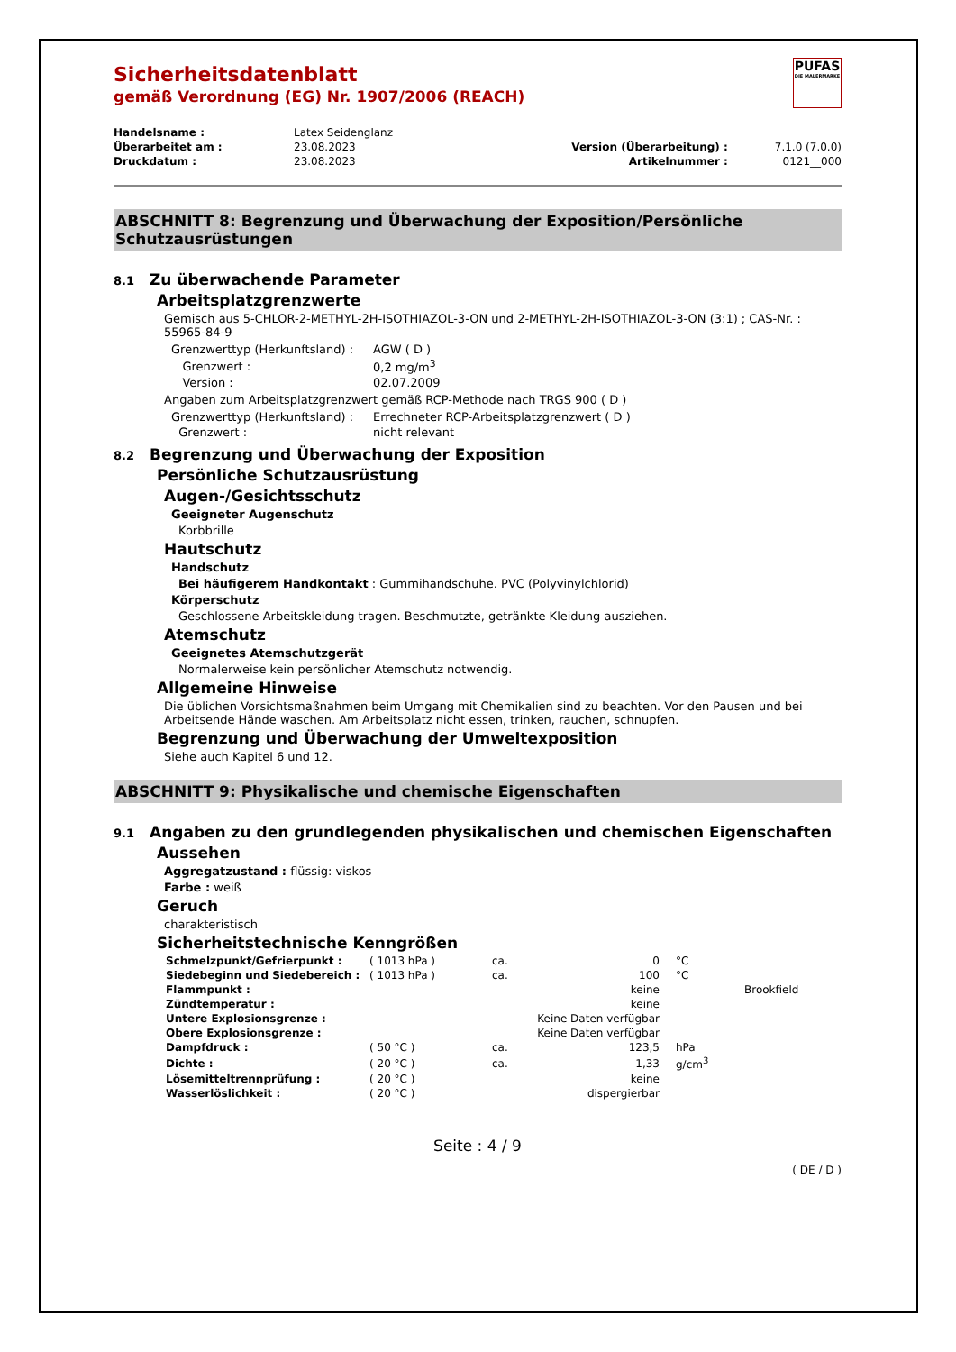PUFAS
DIE MALERMARKE
Sicherheitsdatenblatt
gemäß Verordnung (EG) Nr. 1907/2006 (REACH)
| Handelsname : | Latex Seidenglanz | | |
| Überarbeitet am : | 23.08.2023 | Version (Überarbeitung) : | 7.1.0 (7.0.0) |
| Druckdatum : | 23.08.2023 | Artikelnummer : | 0121__000 |
ABSCHNITT 8: Begrenzung und Überwachung der Exposition/Persönliche Schutzausrüstungen
8.1 Zu überwachende Parameter
Arbeitsplatzgrenzwerte
Gemisch aus 5-CHLOR-2-METHYL-2H-ISOTHIAZOL-3-ON und 2-METHYL-2H-ISOTHIAZOL-3-ON (3:1) ; CAS-Nr. : 55965-84-9
| Grenzwerttyp (Herkunftsland) : | AGW ( D ) |
| Grenzwert : | 0,2 mg/m<sup>3</sup> |
| Version : | 02.07.2009 |
Angaben zum Arbeitsplatzgrenzwert gemäß RCP-Methode nach TRGS 900 ( D )
| Grenzwerttyp (Herkunftsland) : | Errechneter RCP-Arbeitsplatzgrenzwert ( D ) |
| Grenzwert : | nicht relevant |
8.2 Begrenzung und Überwachung der Exposition
Persönliche Schutzausrüstung
Augen-/Gesichtsschutz
Geeigneter Augenschutz
Korbbrille
Hautschutz
Handschutz
Bei häufigerem Handkontakt : Gummihandschuhe. PVC (Polyvinylchlorid)
Körperschutz
Geschlossene Arbeitskleidung tragen. Beschmutzte, getränkte Kleidung ausziehen.
Atemschutz
Geeignetes Atemschutzgerät
Normalerweise kein persönlicher Atemschutz notwendig.
Allgemeine Hinweise
Die üblichen Vorsichtsmaßnahmen beim Umgang mit Chemikalien sind zu beachten. Vor den Pausen und bei Arbeitsende Hände waschen. Am Arbeitsplatz nicht essen, trinken, rauchen, schnupfen.
Begrenzung und Überwachung der Umweltexposition
Siehe auch Kapitel 6 und 12.
ABSCHNITT 9: Physikalische und chemische Eigenschaften
9.1 Angaben zu den grundlegenden physikalischen und chemischen Eigenschaften
Aussehen
Aggregatzustand : flüssig: viskos
Farbe : weiß
Geruch
charakteristisch
Sicherheitstechnische Kenngrößen
| Schmelzpunkt/Gefrierpunkt : | ( 1013 hPa ) | ca. | 0 | °C | |
| Siedebeginn und Siedebereich : | ( 1013 hPa ) | ca. | 100 | °C | |
| Flammpunkt : | | | keine | | Brookfield |
| Zündtemperatur : | | | keine | | |
| Untere Explosionsgrenze : | | | Keine Daten verfügbar | | |
| Obere Explosionsgrenze : | | | Keine Daten verfügbar | | |
| Dampfdruck : | ( 50 °C ) | ca. | 123,5 | hPa | |
| Dichte : | ( 20 °C ) | ca. | 1,33 | g/cm<sup>3</sup> | |
| Lösemitteltrennprüfung : | ( 20 °C ) | | keine | | |
| Wasserlöslichkeit : | ( 20 °C ) | | dispergierbar | | |
Seite : 4 / 9
( DE / D )